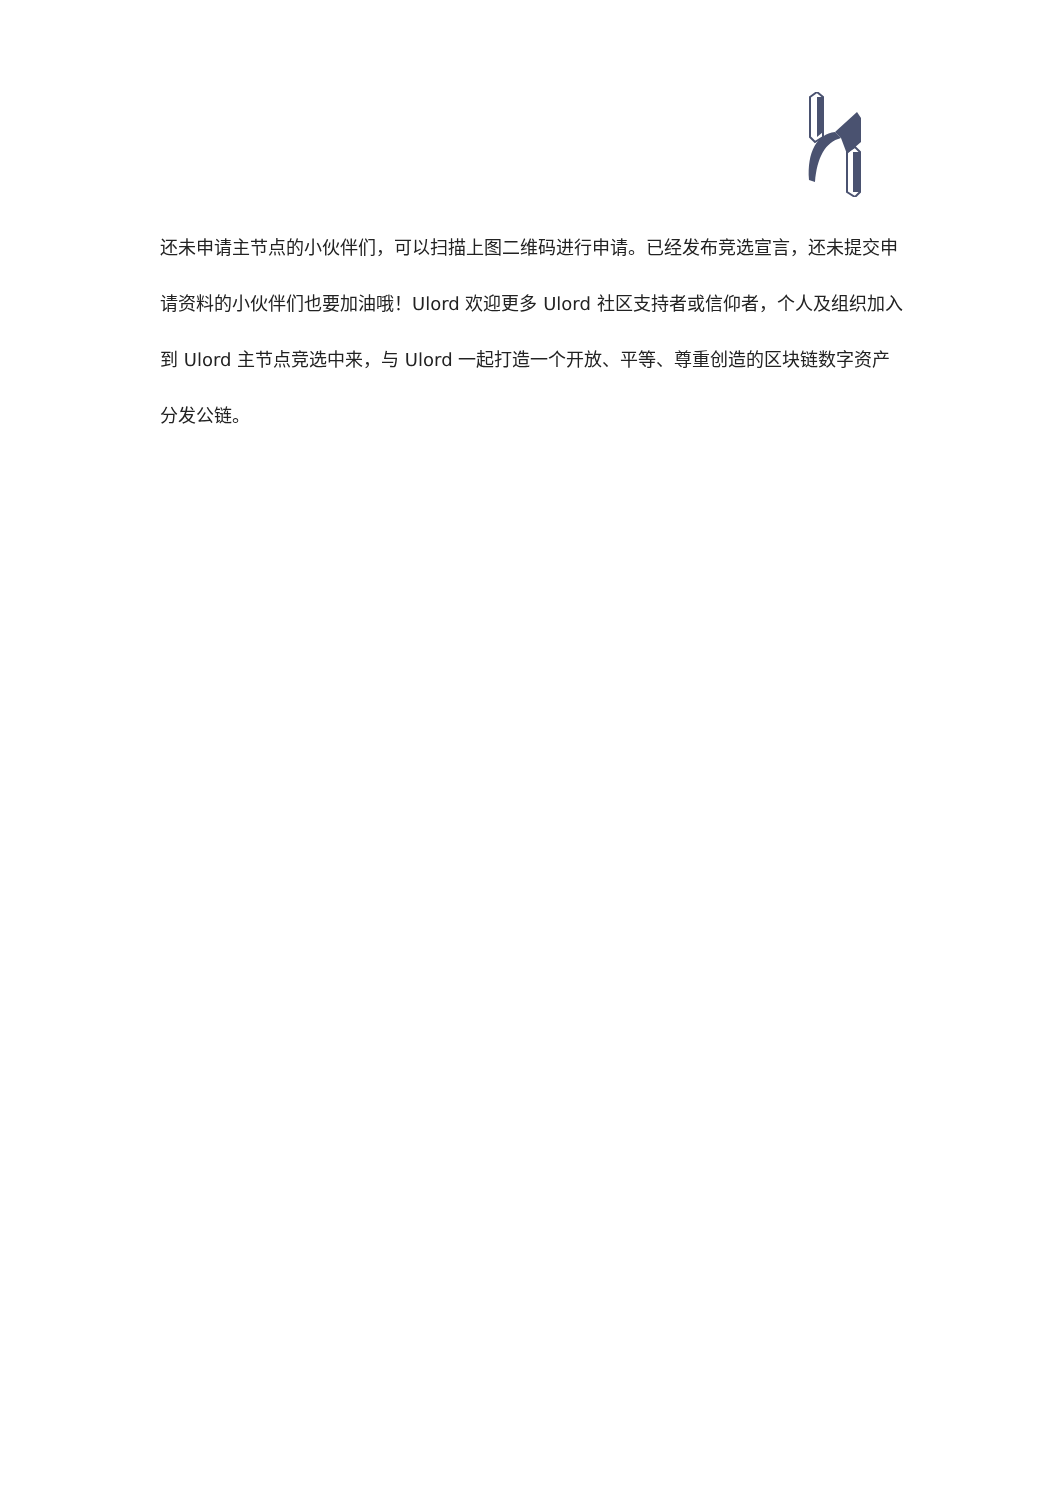还未申请主节点的小伙伴们，可以扫描上图二维码进行申请。已经发布竞选宣言，还未提交申请资料的小伙伴们也要加油哦！Ulord 欢迎更多 Ulord 社区支持者或信仰者，个人及组织加入到 Ulord 主节点竞选中来，与 Ulord 一起打造一个开放、平等、尊重创造的区块链数字资产分发公链。